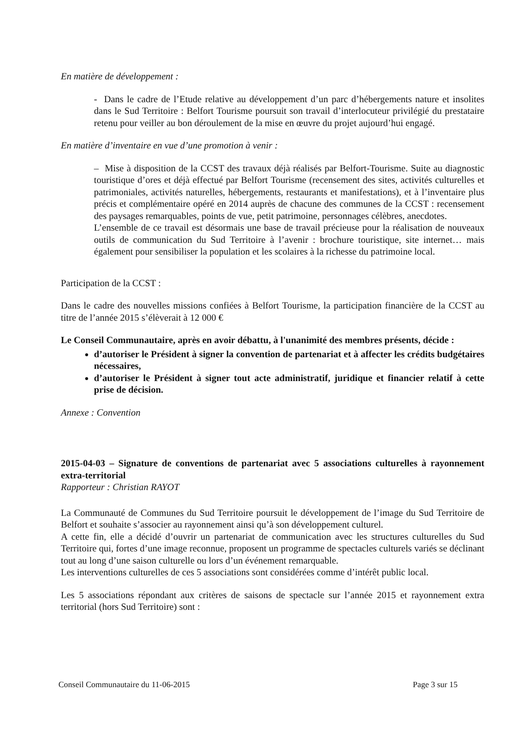En matière de développement :
- Dans le cadre de l’Etude relative au développement d’un parc d’hébergements nature et insolites dans le Sud Territoire : Belfort Tourisme poursuit son travail d’interlocuteur privilégié du prestataire retenu pour veiller au bon déroulement de la mise en œuvre du projet aujourd’hui engagé.
En matière d’inventaire en vue d’une promotion à venir :
– Mise à disposition de la CCST des travaux déjà réalisés par Belfort-Tourisme. Suite au diagnostic touristique d’ores et déjà effectué par Belfort Tourisme (recensement des sites, activités culturelles et patrimoniales, activités naturelles, hébergements, restaurants et manifestations), et à l’inventaire plus précis et complémentaire opéré en 2014 auprès de chacune des communes de la CCST : recensement des paysages remarquables, points de vue, petit patrimoine, personnages célèbres, anecdotes.
L’ensemble de ce travail est désormais une base de travail précieuse pour la réalisation de nouveaux outils de communication du Sud Territoire à l’avenir : brochure touristique, site internet… mais également pour sensibiliser la population et les scolaires à la richesse du patrimoine local.
Participation de la CCST :
Dans le cadre des nouvelles missions confiées à Belfort Tourisme, la participation financière de la CCST au titre de l’année 2015 s’élèverait à 12 000 €
Le Conseil Communautaire, après en avoir débattu, à l'unanimité des membres présents, décide :
d’autoriser le Président à signer la convention de partenariat et à affecter les crédits budgétaires nécessaires,
d’autoriser le Président à signer tout acte administratif, juridique et financier relatif à cette prise de décision.
Annexe : Convention
2015-04-03 – Signature de conventions de partenariat avec 5 associations culturelles à rayonnement extra-territorial
Rapporteur : Christian RAYOT
La Communauté de Communes du Sud Territoire poursuit le développement de l’image du Sud Territoire de Belfort et souhaite s’associer au rayonnement ainsi qu’à son développement culturel.
A cette fin, elle a décidé d’ouvrir un partenariat de communication avec les structures culturelles du Sud Territoire qui, fortes d’une image reconnue, proposent un programme de spectacles culturels variés se déclinant tout au long d’une saison culturelle ou lors d’un événement remarquable.
Les interventions culturelles de ces 5 associations sont considérées comme d’intérêt public local.
Les 5 associations répondant aux critères de saisons de spectacle sur l’année 2015 et rayonnement extra territorial (hors Sud Territoire) sont :
Conseil Communautaire du 11-06-2015 Page 3 sur 15